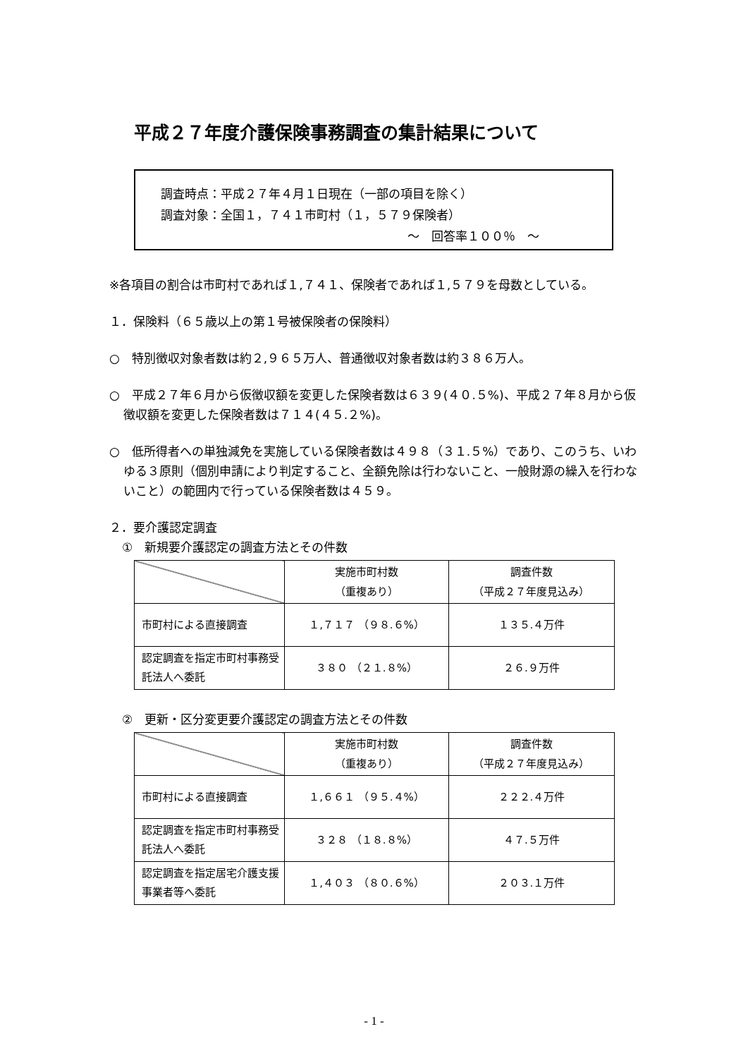平成２７年度介護保険事務調査の集計結果について
調査時点：平成２７年４月１日現在（一部の項目を除く）
調査対象：全国１，７４１市町村（１，５７９保険者）
～　回答率１００％　～
※各項目の割合は市町村であれば１,７４１、保険者であれば１,５７９を母数としている。
１．保険料（６５歳以上の第１号被保険者の保険料）
○　特別徴収対象者数は約２,９６５万人、普通徴収対象者数は約３８６万人。
○　平成２７年６月から仮徴収額を変更した保険者数は６３９(４０.５%)、平成２７年８月から仮徴収額を変更した保険者数は７１４(４５.２%)。
○　低所得者への単独減免を実施している保険者数は４９８（３１.５%）であり、このうち、いわゆる３原則（個別申請により判定すること、全額免除は行わないこと、一般財源の繰入を行わないこと）の範囲内で行っている保険者数は４５９。
２．要介護認定調査
①　新規要介護認定の調査方法とその件数
| | 実施市町村数 （重複あり） | 調査件数 （平成２７年度見込み） |
| 市町村による直接調査 | １,７１７ （９８.６%） | １３５.４万件 |
| 認定調査を指定市町村事務受託法人へ委託 | ３８０ （２１.８%） | ２６.９万件 |
②　更新・区分変更要介護認定の調査方法とその件数
| | 実施市町村数 （重複あり） | 調査件数 （平成２７年度見込み） |
| 市町村による直接調査 | １,６６１ （９５.４%） | ２２２.４万件 |
| 認定調査を指定市町村事務受託法人へ委託 | ３２８ （１８.８%） | ４７.５万件 |
| 認定調査を指定居宅介護支援事業者等へ委託 | １,４０３ （８０.６%） | ２０３.１万件 |
- 1 -